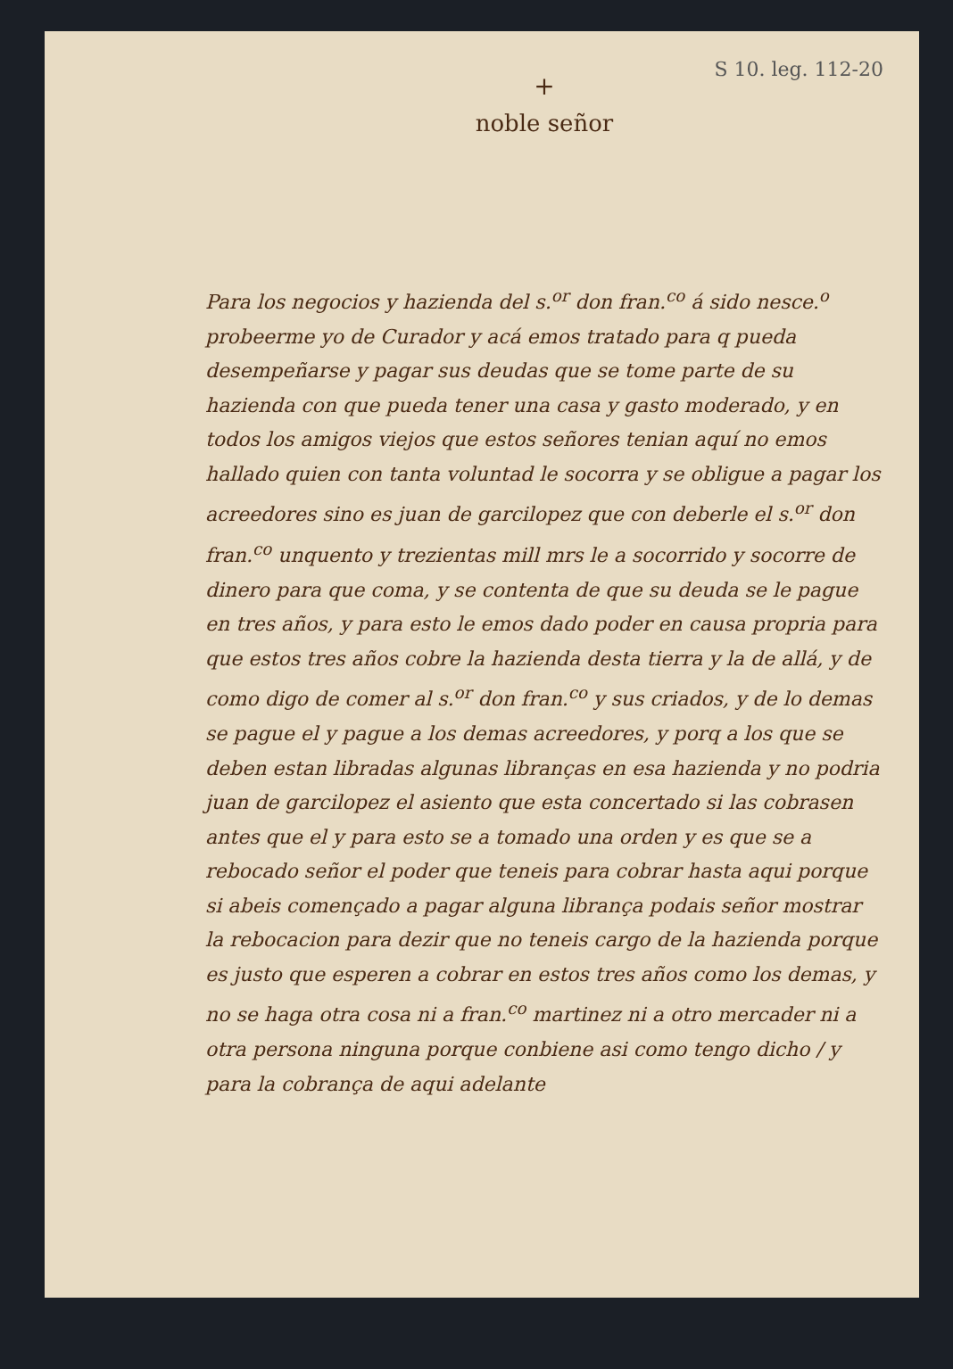S 10. leg. 112-20
+
noble señor
Para los negocios y hazienda del s.<sup>or</sup> don fran.<sup>co</sup> á sido nesce.<sup>o</sup> probeerme yo de Curador y acá emos tratado para q pueda desempeñarse y pagar sus deudas que se tome parte de su hazienda con que pueda tener una casa y gasto moderado, y en todos los amigos viejos que estos señores tenian aquí no emos hallado quien con tanta voluntad le socorra y se obligue a pagar los acreedores sino es juan de garcilopez que con deberle el s.<sup>or</sup> don fran.<sup>co</sup> unquento y trezientas mill mrs le a socorrido y socorre de dinero para que coma, y se contenta de que su deuda se le pague en tres años, y para esto le emos dado poder en causa propria para que estos tres años cobre la hazienda desta tierra y la de allá, y de como digo de comer al s.<sup>or</sup> don fran.<sup>co</sup> y sus criados, y de lo demas se pague el y pague a los demas acreedores, y porq a los que se deben estan libradas algunas libranças en esa hazienda y no podria juan de garcilopez el asiento que esta concertado si las cobrasen antes que el y para esto se a tomado una orden y es que se a rebocado señor el poder que teneis para cobrar hasta aqui porque si abeis començado a pagar alguna librança podais señor mostrar la rebocacion para dezir que no teneis cargo de la hazienda porque es justo que esperen a cobrar en estos tres años como los demas, y no se haga otra cosa ni a fran.<sup>co</sup> martinez ni a otro mercader ni a otra persona ninguna porque conbiene asi como tengo dicho / y para la cobrança de aqui adelante